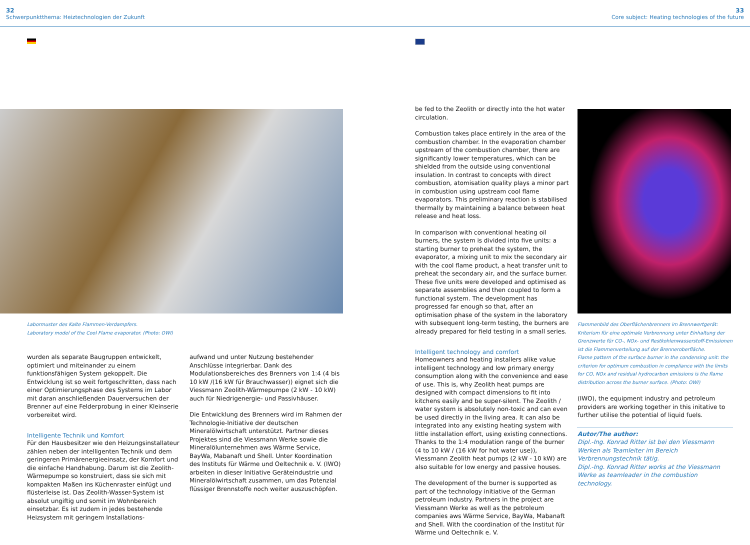32
Schwerpunktthema: Heiztechnologien der Zukunft
33
Core subject: Heating technologies of the future
Labormuster des Kalte Flammen-Verdampfers.
Laboratory model of the Cool Flame evaporator. (Photo: OWI)
wurden als separate Baugruppen entwickelt, optimiert und miteinander zu einem funktionsfähigen System gekoppelt. Die Entwicklung ist so weit fortgeschritten, dass nach einer Optimierungsphase des Systems im Labor mit daran anschließenden Dauerversuchen der Brenner auf eine Felderprobung in einer Kleinserie vorbereitet wird.
Intelligente Technik und Komfort
Für den Hausbesitzer wie den Heizungsinstallateur zählen neben der intelligenten Technik und dem geringeren Primärenergieeinsatz, der Komfort und die einfache Handhabung. Darum ist die Zeolith-Wärmepumpe so konstruiert, dass sie sich mit kompakten Maßen ins Küchenraster einfügt und flüsterleise ist. Das Zeolith-Wasser-System ist absolut ungiftig und somit im Wohnbereich einsetzbar. Es ist zudem in jedes bestehende Heizsystem mit geringem Installations-
aufwand und unter Nutzung bestehender Anschlüsse integrierbar. Dank des Modulationsbereiches des Brenners von 1:4 (4 bis 10 kW /(16 kW für Brauchwasser)) eignet sich die Viessmann Zeolith-Wärmepumpe (2 kW - 10 kW) auch für Niedrigenergie- und Passivhäuser.
Die Entwicklung des Brenners wird im Rahmen der Technologie-Initiative der deutschen Mineralölwirtschaft unterstützt. Partner dieses Projektes sind die Viessmann Werke sowie die Mineralölunternehmen aws Wärme Service, BayWa, Mabanaft und Shell. Unter Koordination des Instituts für Wärme und Oeltechnik e. V. (IWO) arbeiten in dieser Initiative Geräteindustrie und Mineralölwirtschaft zusammen, um das Potenzial flüssiger Brennstoffe noch weiter auszuschöpfen.
be fed to the Zeolith or directly into the hot water circulation.
Combustion takes place entirely in the area of the combustion chamber. In the evaporation chamber upstream of the combustion chamber, there are significantly lower temperatures, which can be shielded from the outside using conventional insulation. In contrast to concepts with direct combustion, atomisation quality plays a minor part in combustion using upstream cool flame evaporators. This preliminary reaction is stabilised thermally by maintaining a balance between heat release and heat loss.
In comparison with conventional heating oil burners, the system is divided into five units: a starting burner to preheat the system, the evaporator, a mixing unit to mix the secondary air with the cool flame product, a heat transfer unit to preheat the secondary air, and the surface burner. These five units were developed and optimised as separate assemblies and then coupled to form a functional system. The development has progressed far enough so that, after an optimisation phase of the system in the laboratory with subsequent long-term testing, the burners are already prepared for field testing in a small series.
Intelligent technology and comfort
Homeowners and heating installers alike value intelligent technology and low primary energy consumption along with the convenience and ease of use. This is, why Zeolith heat pumps are designed with compact dimensions to fit into kitchens easily and be super-silent. The Zeolith / water system is absolutely non-toxic and can even be used directly in the living area. It can also be integrated into any existing heating system with little installation effort, using existing connections. Thanks to the 1:4 modulation range of the burner (4 to 10 kW / (16 kW for hot water use)), Viessmann Zeolith heat pumps (2 kW - 10 kW) are also suitable for low energy and passive houses.
The development of the burner is supported as part of the technology initiative of the German petroleum industry. Partners in the project are Viessmann Werke as well as the petroleum companies aws Wärme Service, BayWa, Mabanaft and Shell. With the coordination of the Institut für Wärme und Oeltechnik e. V.
Flammenbild des Oberflächenbrenners im Brennwertgerät: Kriterium für eine optimale Verbrennung unter Einhaltung der Grenzwerte für CO-, NOx- und Restkohlenwasserstoff-Emissionen ist die Flammenverteilung auf der Brenneroberfläche.
Flame pattern of the surface burner in the condensing unit: the criterion for optimum combustion in compliance with the limits for CO, NOx and residual hydrocarbon emissions is the flame distribution across the burner surface. (Photo: OWI)
(IWO), the equipment industry and petroleum providers are working together in this initative to further utilise the potential of liquid fuels.
Autor/The author:
Dipl.-Ing. Konrad Ritter ist bei den Viessmann Werken als Teamleiter im Bereich Verbrennungstechnik tätig.
Dipl.-Ing. Konrad Ritter works at the Viessmann Werke as teamleader in the combustion technology.